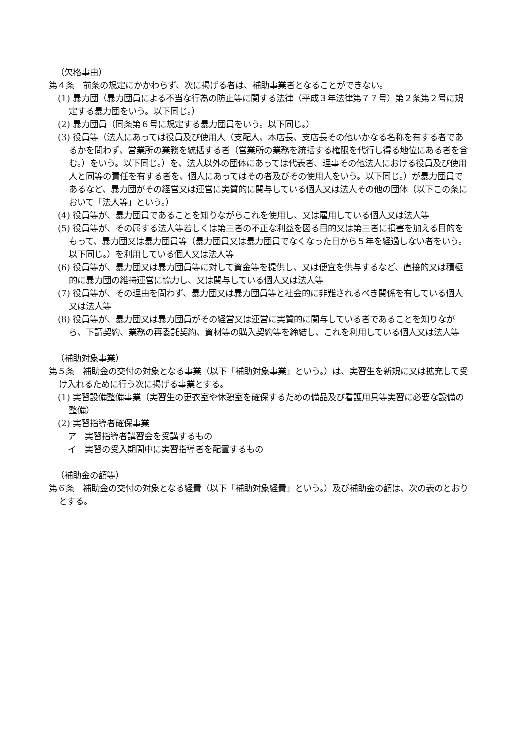（欠格事由）
第４条　前条の規定にかかわらず、次に掲げる者は、補助事業者となることができない。
(1) 暴力団（暴力団員による不当な行為の防止等に関する法律（平成３年法律第７７号）第２条第２号に規定する暴力団をいう。以下同じ。）
(2) 暴力団員（同条第６号に規定する暴力団員をいう。以下同じ。）
(3) 役員等（法人にあっては役員及び使用人（支配人、本店長、支店長その他いかなる名称を有する者であるかを問わず、営業所の業務を統括する者（営業所の業務を統括する権限を代行し得る地位にある者を含む。）をいう。以下同じ。）を、法人以外の団体にあっては代表者、理事その他法人における役員及び使用人と同等の責任を有する者を、個人にあってはその者及びその使用人をいう。以下同じ。）が暴力団員であるなど、暴力団がその経営又は運営に実質的に関与している個人又は法人その他の団体（以下この条において「法人等」という。）
(4) 役員等が、暴力団員であることを知りながらこれを使用し、又は雇用している個人又は法人等
(5) 役員等が、その属する法人等若しくは第三者の不正な利益を図る目的又は第三者に損害を加える目的をもって、暴力団又は暴力団員等（暴力団員又は暴力団員でなくなった日から５年を経過しない者をいう。以下同じ。）を利用している個人又は法人等
(6) 役員等が、暴力団又は暴力団員等に対して資金等を提供し、又は便宜を供与するなど、直接的又は積極的に暴力団の維持運営に協力し、又は関与している個人又は法人等
(7) 役員等が、その理由を問わず、暴力団又は暴力団員等と社会的に非難されるべき関係を有している個人又は法人等
(8) 役員等が、暴力団又は暴力団員がその経営又は運営に実質的に関与している者であることを知りながら、下請契約、業務の再委託契約、資材等の購入契約等を締結し、これを利用している個人又は法人等
（補助対象事業）
第５条　補助金の交付の対象となる事業（以下「補助対象事業」という。）は、実習生を新規に又は拡充して受け入れるために行う次に掲げる事業とする。
(1) 実習設備整備事業（実習生の更衣室や休憩室を確保するための備品及び看護用具等実習に必要な設備の整備）
(2) 実習指導者確保事業
ア　実習指導者講習会を受講するもの
イ　実習の受入期間中に実習指導者を配置するもの
（補助金の額等）
第６条　補助金の交付の対象となる経費（以下「補助対象経費」という。）及び補助金の額は、次の表のとおりとする。